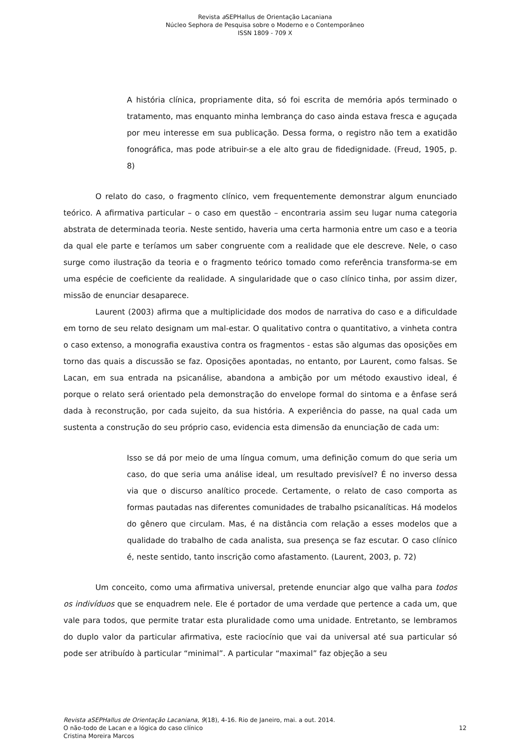Revista a SEPHallus de Orientação Lacaniana
Núcleo Sephora de Pesquisa sobre o Moderno e o Contemporâneo
ISSN 1809 - 709 X
A história clínica, propriamente dita, só foi escrita de memória após terminado o tratamento, mas enquanto minha lembrança do caso ainda estava fresca e aguçada por meu interesse em sua publicação. Dessa forma, o registro não tem a exatidão fonográfica, mas pode atribuir-se a ele alto grau de fidedignidade. (Freud, 1905, p. 8)
O relato do caso, o fragmento clínico, vem frequentemente demonstrar algum enunciado teórico. A afirmativa particular – o caso em questão – encontraria assim seu lugar numa categoria abstrata de determinada teoria. Neste sentido, haveria uma certa harmonia entre um caso e a teoria da qual ele parte e teríamos um saber congruente com a realidade que ele descreve. Nele, o caso surge como ilustração da teoria e o fragmento teórico tomado como referência transforma-se em uma espécie de coeficiente da realidade. A singularidade que o caso clínico tinha, por assim dizer, missão de enunciar desaparece.
Laurent (2003) afirma que a multiplicidade dos modos de narrativa do caso e a dificuldade em torno de seu relato designam um mal-estar. O qualitativo contra o quantitativo, a vinheta contra o caso extenso, a monografia exaustiva contra os fragmentos - estas são algumas das oposições em torno das quais a discussão se faz. Oposições apontadas, no entanto, por Laurent, como falsas. Se Lacan, em sua entrada na psicanálise, abandona a ambição por um método exaustivo ideal, é porque o relato será orientado pela demonstração do envelope formal do sintoma e a ênfase será dada à reconstrução, por cada sujeito, da sua história. A experiência do passe, na qual cada um sustenta a construção do seu próprio caso, evidencia esta dimensão da enunciação de cada um:
Isso se dá por meio de uma língua comum, uma definição comum do que seria um caso, do que seria uma análise ideal, um resultado previsível? É no inverso dessa via que o discurso analítico procede. Certamente, o relato de caso comporta as formas pautadas nas diferentes comunidades de trabalho psicanalíticas. Há modelos do gênero que circulam. Mas, é na distância com relação a esses modelos que a qualidade do trabalho de cada analista, sua presença se faz escutar. O caso clínico é, neste sentido, tanto inscrição como afastamento. (Laurent, 2003, p. 72)
Um conceito, como uma afirmativa universal, pretende enunciar algo que valha para todos os indivíduos que se enquadrem nele. Ele é portador de uma verdade que pertence a cada um, que vale para todos, que permite tratar esta pluralidade como uma unidade. Entretanto, se lembramos do duplo valor da particular afirmativa, este raciocínio que vai da universal até sua particular só pode ser atribuído à particular “minimal”. A particular “maximal” faz objeção a seu
Revista aSEPHallus de Orientação Lacaniana, 9(18), 4-16. Rio de Janeiro, mai. a out. 2014.
O não-todo de Lacan e a lógica do caso clínico
Cristina Moreira Marcos
12